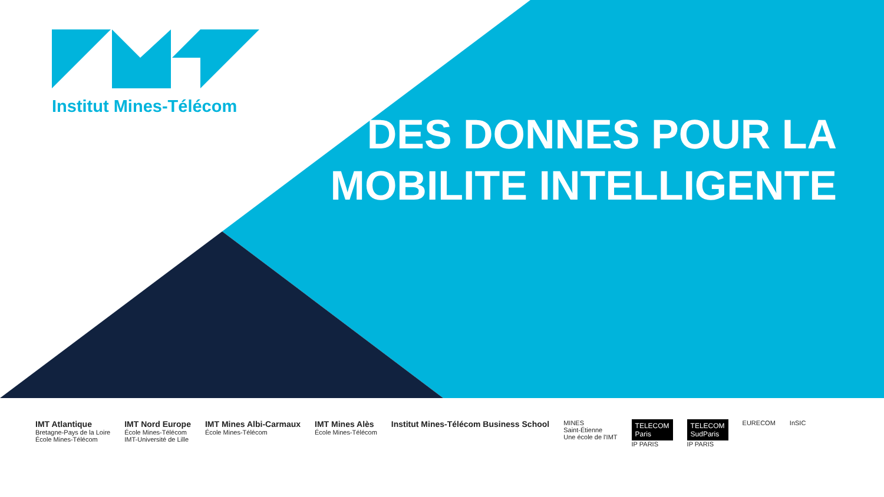Institut Mines-Télécom
DES DONNES POUR LA MOBILITE INTELLIGENTE
IMT Atlantique
Bretagne-Pays de la Loire
École Mines-Télécom
IMT Nord Europe
École Mines-Télécom
IMT-Université de Lille
IMT Mines Albi-Carmaux
École Mines-Télécom
IMT Mines Alès
École Mines-Télécom
Institut Mines-Télécom Business School
MINES
Saint-Étienne
Une école de l'IMT
TELECOM
Paris
IP PARIS
TELECOM
SudParis
IP PARIS
EURECOM InSIC